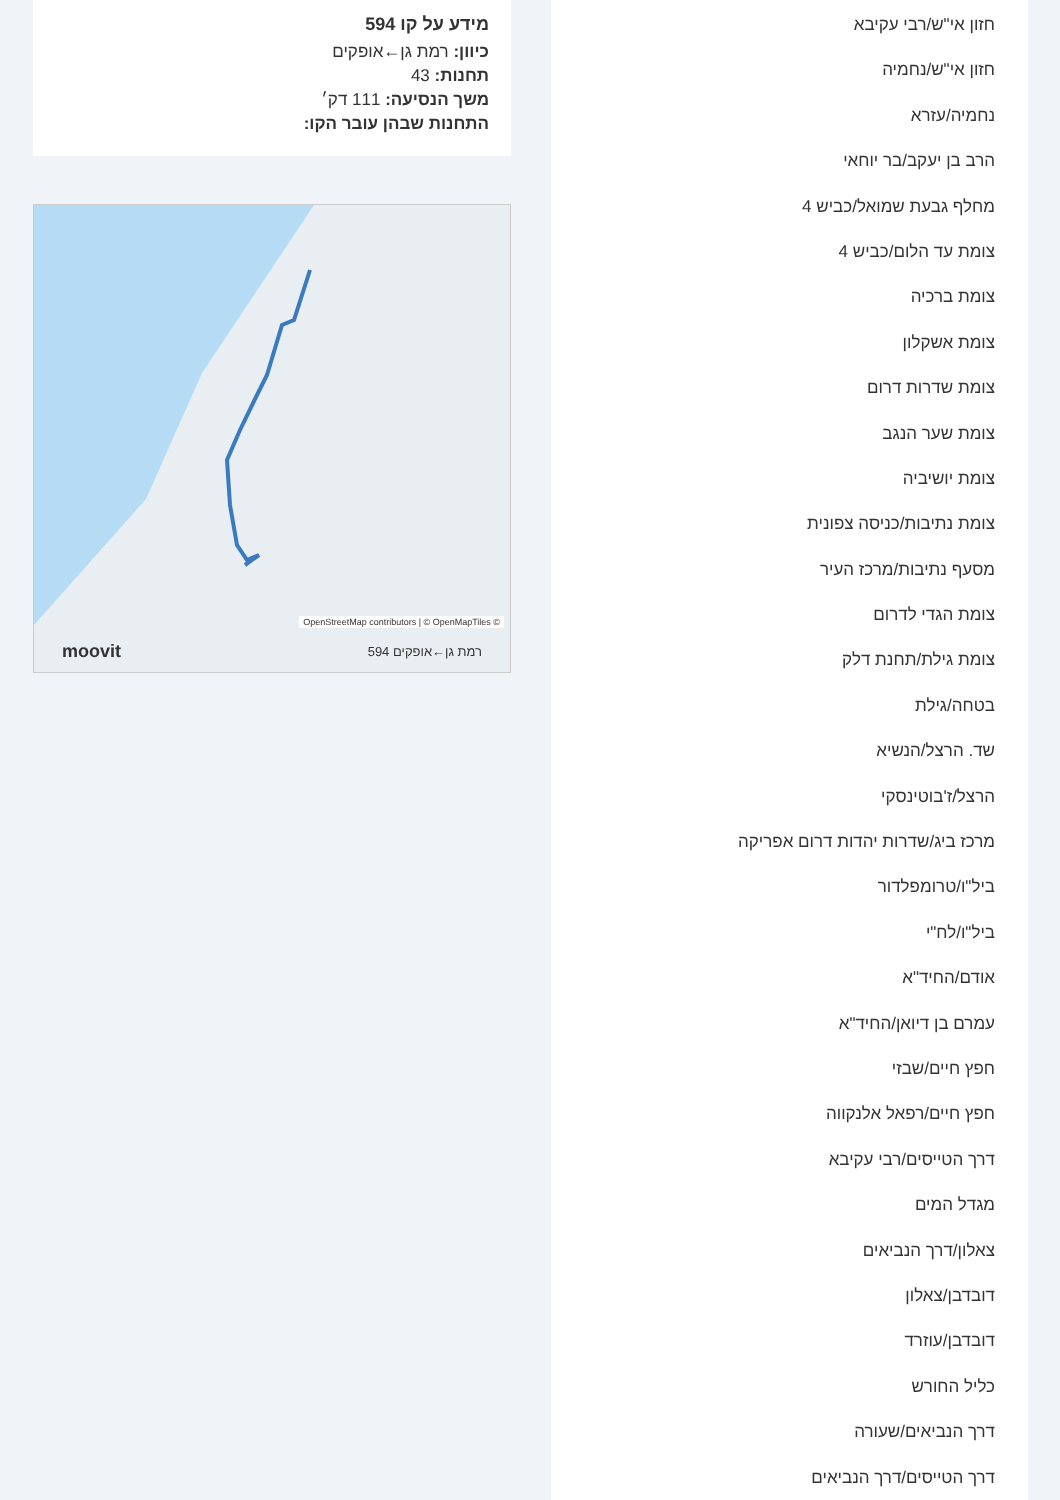חזון אי"ש/רבי עקיבא
חזון אי"ש/נחמיה
נחמיה/עזרא
הרב בן יעקב/בר יוחאי
מחלף גבעת שמואל/כביש 4
צומת עד הלום/כביש 4
צומת ברכיה
צומת אשקלון
צומת שדרות דרום
צומת שער הנגב
צומת יושיביה
צומת נתיבות/כניסה צפונית
מסעף נתיבות/מרכז העיר
צומת הגדי לדרום
צומת גילת/תחנת דלק
בטחה/גילת
שד. הרצל/הנשיא
הרצל/ז'בוטינסקי
מרכז ביג/שדרות יהדות דרום אפריקה
ביל"ו/טרומפלדור
ביל"ו/לח"י
אודם/החיד"א
עמרם בן דיואן/החיד"א
חפץ חיים/שבזי
חפץ חיים/רפאל אלנקווה
דרך הטייסים/רבי עקיבא
מגדל המים
צאלון/דרך הנביאים
דובדבן/צאלון
דובדבן/עוזרד
כליל החורש
דרך הנביאים/שעורה
דרך הטייסים/דרך הנביאים
מידע על קו 594
כיוון: רמת גן←אופקים
תחנות: 43
משך הנסיעה: 111 דק׳
התחנות שבהן עובר הקו:
OpenStreetMap contributors | © OpenMapTiles ©
moovit 594 רמת גן←אופקים